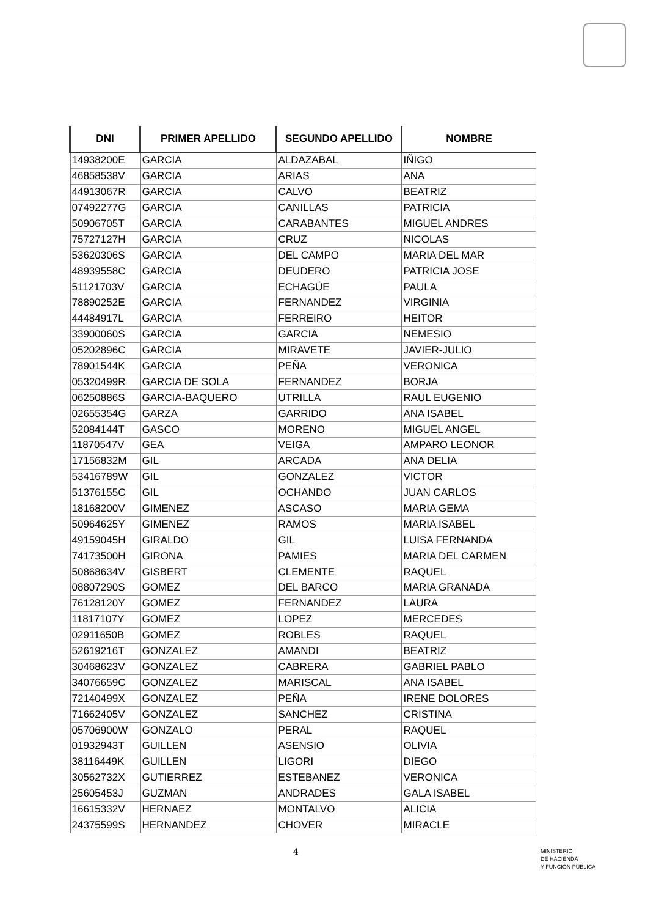| DNI | PRIMER APELLIDO | SEGUNDO APELLIDO | NOMBRE |
| --- | --- | --- | --- |
| 14938200E | GARCIA | ALDAZABAL | IÑIGO |
| 46858538V | GARCIA | ARIAS | ANA |
| 44913067R | GARCIA | CALVO | BEATRIZ |
| 07492277G | GARCIA | CANILLAS | PATRICIA |
| 50906705T | GARCIA | CARABANTES | MIGUEL ANDRES |
| 75727127H | GARCIA | CRUZ | NICOLAS |
| 53620306S | GARCIA | DEL CAMPO | MARIA DEL MAR |
| 48939558C | GARCIA | DEUDERO | PATRICIA JOSE |
| 51121703V | GARCIA | ECHAGÜE | PAULA |
| 78890252E | GARCIA | FERNANDEZ | VIRGINIA |
| 44484917L | GARCIA | FERREIRO | HEITOR |
| 33900060S | GARCIA | GARCIA | NEMESIO |
| 05202896C | GARCIA | MIRAVETE | JAVIER-JULIO |
| 78901544K | GARCIA | PEÑA | VERONICA |
| 05320499R | GARCIA DE SOLA | FERNANDEZ | BORJA |
| 06250886S | GARCIA-BAQUERO | UTRILLA | RAUL EUGENIO |
| 02655354G | GARZA | GARRIDO | ANA ISABEL |
| 52084144T | GASCO | MORENO | MIGUEL ANGEL |
| 11870547V | GEA | VEIGA | AMPARO LEONOR |
| 17156832M | GIL | ARCADA | ANA DELIA |
| 53416789W | GIL | GONZALEZ | VICTOR |
| 51376155C | GIL | OCHANDO | JUAN CARLOS |
| 18168200V | GIMENEZ | ASCASO | MARIA GEMA |
| 50964625Y | GIMENEZ | RAMOS | MARIA ISABEL |
| 49159045H | GIRALDO | GIL | LUISA FERNANDA |
| 74173500H | GIRONA | PAMIES | MARIA DEL CARMEN |
| 50868634V | GISBERT | CLEMENTE | RAQUEL |
| 08807290S | GOMEZ | DEL BARCO | MARIA GRANADA |
| 76128120Y | GOMEZ | FERNANDEZ | LAURA |
| 11817107Y | GOMEZ | LOPEZ | MERCEDES |
| 02911650B | GOMEZ | ROBLES | RAQUEL |
| 52619216T | GONZALEZ | AMANDI | BEATRIZ |
| 30468623V | GONZALEZ | CABRERA | GABRIEL PABLO |
| 34076659C | GONZALEZ | MARISCAL | ANA ISABEL |
| 72140499X | GONZALEZ | PEÑA | IRENE DOLORES |
| 71662405V | GONZALEZ | SANCHEZ | CRISTINA |
| 05706900W | GONZALO | PERAL | RAQUEL |
| 01932943T | GUILLEN | ASENSIO | OLIVIA |
| 38116449K | GUILLEN | LIGORI | DIEGO |
| 30562732X | GUTIERREZ | ESTEBANEZ | VERONICA |
| 25605453J | GUZMAN | ANDRADES | GALA ISABEL |
| 16615332V | HERNAEZ | MONTALVO | ALICIA |
| 24375599S | HERNANDEZ | CHOVER | MIRACLE |
4
MINISTERIO
DE HACIENDA
Y FUNCIÓN PÚBLICA